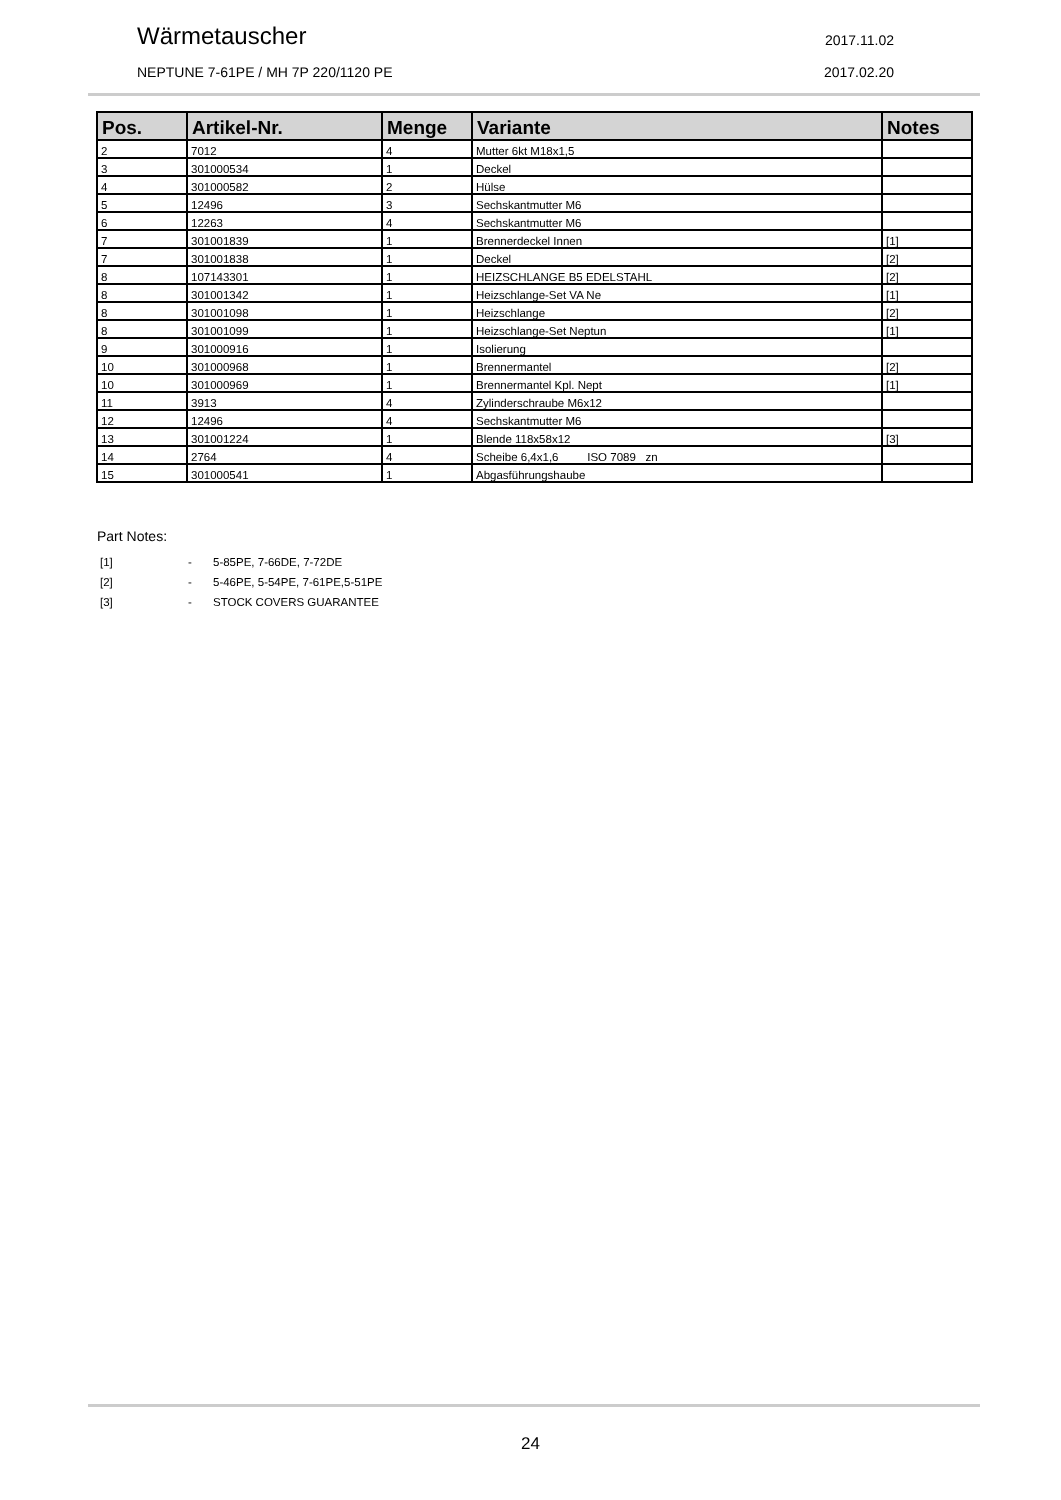Wärmetauscher 2017.11.02
NEPTUNE 7-61PE / MH 7P 220/1120 PE 2017.02.20
| Pos. | Artikel-Nr. | Menge | Variante | Notes |
| --- | --- | --- | --- | --- |
| 2 | 7012 | 4 | Mutter 6kt M18x1,5 | |
| 3 | 301000534 | 1 | Deckel | |
| 4 | 301000582 | 2 | Hülse | |
| 5 | 12496 | 3 | Sechskantmutter M6 | |
| 6 | 12263 | 4 | Sechskantmutter M6 | |
| 7 | 301001839 | 1 | Brennerdeckel Innen | [1] |
| 7 | 301001838 | 1 | Deckel | [2] |
| 8 | 107143301 | 1 | HEIZSCHLANGE B5 EDELSTAHL | [2] |
| 8 | 301001342 | 1 | Heizschlange-Set VA Ne | [1] |
| 8 | 301001098 | 1 | Heizschlange | [2] |
| 8 | 301001099 | 1 | Heizschlange-Set Neptun | [1] |
| 9 | 301000916 | 1 | Isolierung | |
| 10 | 301000968 | 1 | Brennermantel | [2] |
| 10 | 301000969 | 1 | Brennermantel Kpl. Nept | [1] |
| 11 | 3913 | 4 | Zylinderschraube M6x12 | |
| 12 | 12496 | 4 | Sechskantmutter M6 | |
| 13 | 301001224 | 1 | Blende 118x58x12 | [3] |
| 14 | 2764 | 4 | Scheibe 6,4x1,6 ISO 7089 zn | |
| 15 | 301000541 | 1 | Abgasführungshaube | |
Part Notes:
[1] - 5-85PE, 7-66DE, 7-72DE
[2] - 5-46PE, 5-54PE, 7-61PE,5-51PE
[3] - STOCK COVERS GUARANTEE
24